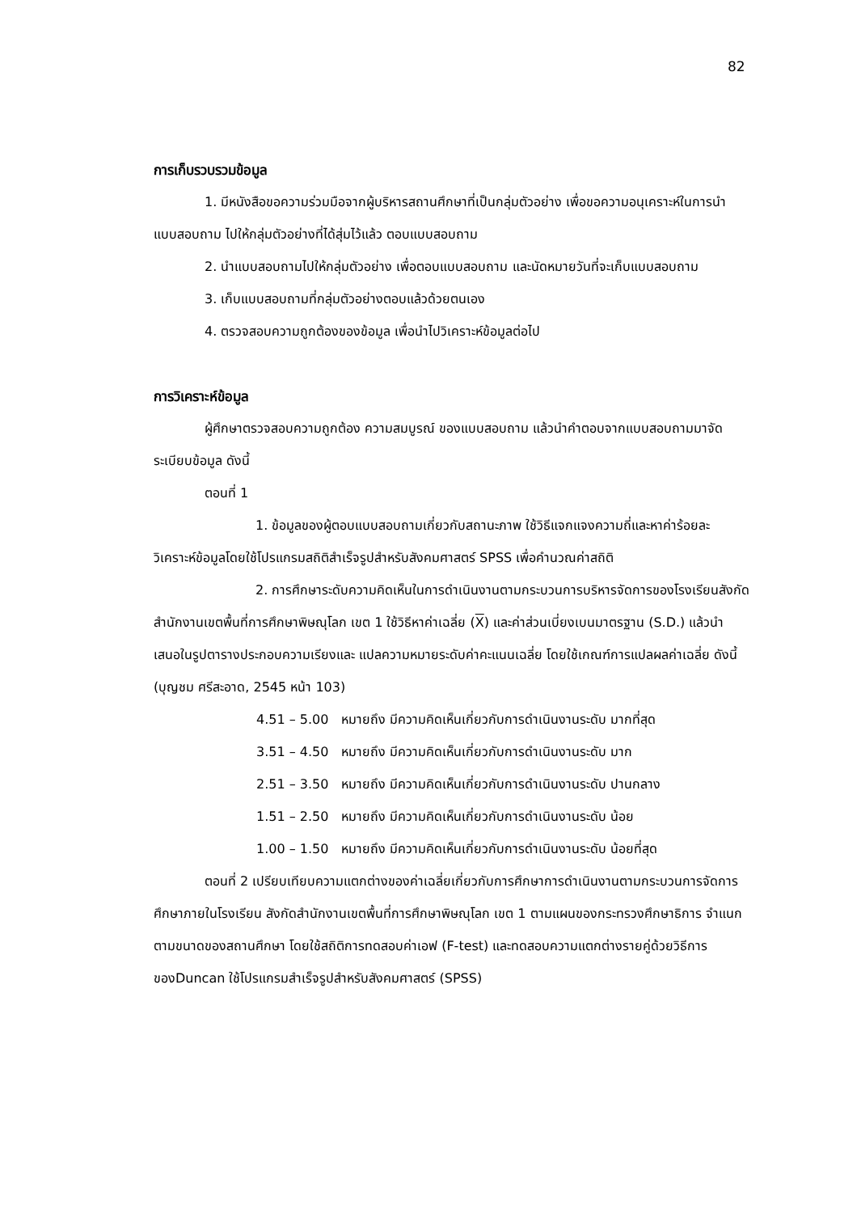82
การเก็บรวบรวมข้อมูล
1. มีหนังสือขอความร่วมมือจากผู้บริหารสถานศึกษาที่เป็นกลุ่มตัวอย่าง เพื่อขอความอนุเคราะห์ในการนำแบบสอบถาม ไปให้กลุ่มตัวอย่างที่ได้สุ่มไว้แล้ว ตอบแบบสอบถาม
2. นำแบบสอบถามไปให้กลุ่มตัวอย่าง เพื่อตอบแบบสอบถาม และนัดหมายวันที่จะเก็บแบบสอบถาม
3. เก็บแบบสอบถามที่กลุ่มตัวอย่างตอบแล้วด้วยตนเอง
4. ตรวจสอบความถูกต้องของข้อมูล เพื่อนำไปวิเคราะห์ข้อมูลต่อไป
การวิเคราะห์ข้อมูล
ผู้ศึกษาตรวจสอบความถูกต้อง ความสมบูรณ์ ของแบบสอบถาม แล้วนำคำตอบจากแบบสอบถามมาจัดระเบียบข้อมูล ดังนี้
ตอนที่ 1
1. ข้อมูลของผู้ตอบแบบสอบถามเกี่ยวกับสถานะภาพ ใช้วิธีแจกแจงความถี่และหาค่าร้อยละ วิเคราะห์ข้อมูลโดยใช้โปรแกรมสถิติสำเร็จรูปสำหรับสังคมศาสตร์ SPSS เพื่อคำนวณค่าสถิติ
2. การศึกษาระดับความคิดเห็นในการดำเนินงานตามกระบวนการบริหารจัดการของโรงเรียนสังกัดสำนักงานเขตพื้นที่การศึกษาพิษณุโลก เขต 1 ใช้วิธีหาค่าเฉลี่ย (X) และค่าส่วนเบี่ยงเบนมาตรฐาน (S.D.) แล้วนำเสนอในรูปตารางประกอบความเรียงและ แปลความหมายระดับค่าคะแนนเฉลี่ย โดยใช้เกณฑ์การแปลผลค่าเฉลี่ย ดังนี้ (บุญชม ศรีสะอาด, 2545 หน้า 103)
4.51 – 5.00 หมายถึง มีความคิดเห็นเกี่ยวกับการดำเนินงานระดับ มากที่สุด
3.51 – 4.50 หมายถึง มีความคิดเห็นเกี่ยวกับการดำเนินงานระดับ มาก
2.51 – 3.50 หมายถึง มีความคิดเห็นเกี่ยวกับการดำเนินงานระดับ ปานกลาง
1.51 – 2.50 หมายถึง มีความคิดเห็นเกี่ยวกับการดำเนินงานระดับ น้อย
1.00 – 1.50 หมายถึง มีความคิดเห็นเกี่ยวกับการดำเนินงานระดับ น้อยที่สุด
ตอนที่ 2 เปรียบเทียบความแตกต่างของค่าเฉลี่ยเกี่ยวกับการศึกษาการดำเนินงานตามกระบวนการจัดการศึกษาภายในโรงเรียน สังกัดสำนักงานเขตพื้นที่การศึกษาพิษณุโลก เขต 1 ตามแผนของกระทรวงศึกษาธิการ จำแนกตามขนาดของสถานศึกษา โดยใช้สถิติการทดสอบค่าเอฟ (F-test) และทดสอบความแตกต่างรายคู่ด้วยวิธีการของDuncan ใช้โปรแกรมสำเร็จรูปสำหรับสังคมศาสตร์ (SPSS)